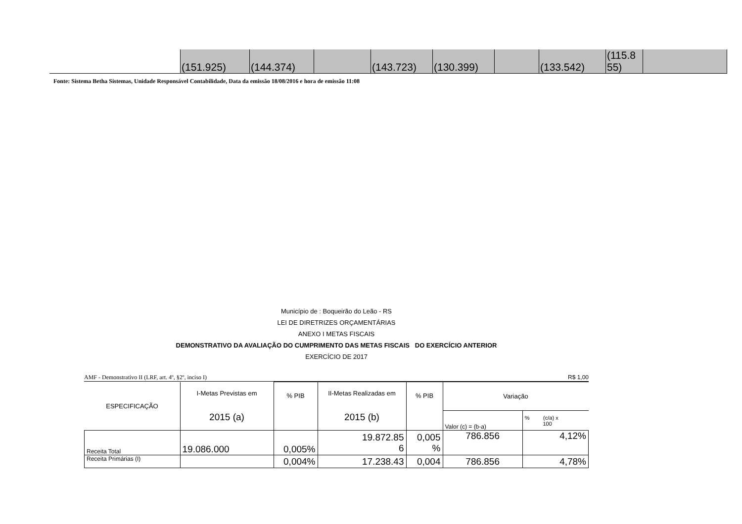| | (151.925) | (144.374) | | (143.723) | (130.399) | | (133.542) | (115.8 55) | |
Fonte: Sistema Betha Sistemas, Unidade Responsável Contabilidade, Data da emissão 18/08/2016 e hora de emissão 11:08
Município de : Boqueirão do Leão - RS
LEI DE DIRETRIZES ORÇAMENTÁRIAS
ANEXO I METAS FISCAIS
DEMONSTRATIVO DA AVALIAÇÃO DO CUMPRIMENTO DAS METAS FISCAIS DO EXERCÍCIO ANTERIOR
EXERCÍCIO DE 2017
AMF - Demonstrativo II (LRF, art. 4º, §2º, inciso I) R$ 1,00
| ESPECIFICAÇÃO | I-Metas Previstas em 2015 (a) | % PIB | II-Metas Realizadas em 2015 (b) | % PIB | Variação | |
| | | | | | Valor (c) = (b-a) | % (c/a) x 100 |
| Receita Total | 19.086.000 | 0,005% | 19.872.85 6 | 0,005 % | 786.856 | 4,12% |
| Receita Primárias (I) | | 0,004% | 17.238.43 | 0,004 | 786.856 | 4,78% |